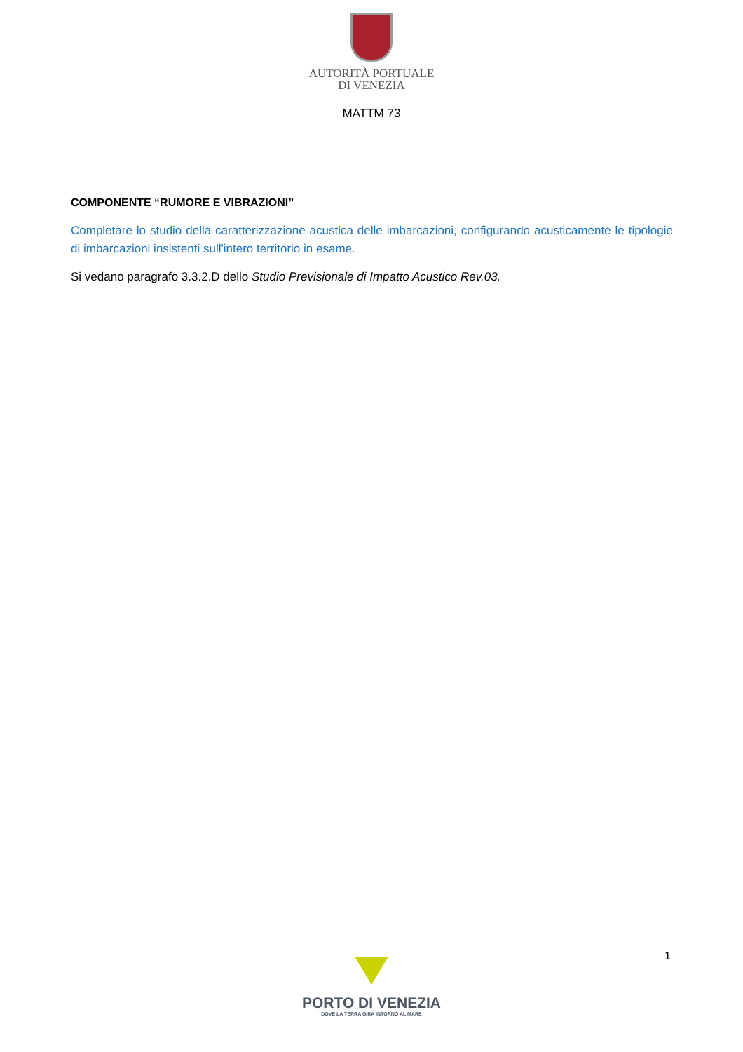AUTORITÀ PORTUALE
DI VENEZIA
MATTM 73
COMPONENTE “RUMORE E VIBRAZIONI”
Completare lo studio della caratterizzazione acustica delle imbarcazioni, configurando acusticamente le tipologie di imbarcazioni insistenti sull'intero territorio in esame.
Si vedano paragrafo 3.3.2.D dello Studio Previsionale di Impatto Acustico Rev.03.
1
PORTO DI VENEZIA
DOVE LA TERRA GIRA INTORNO AL MARE